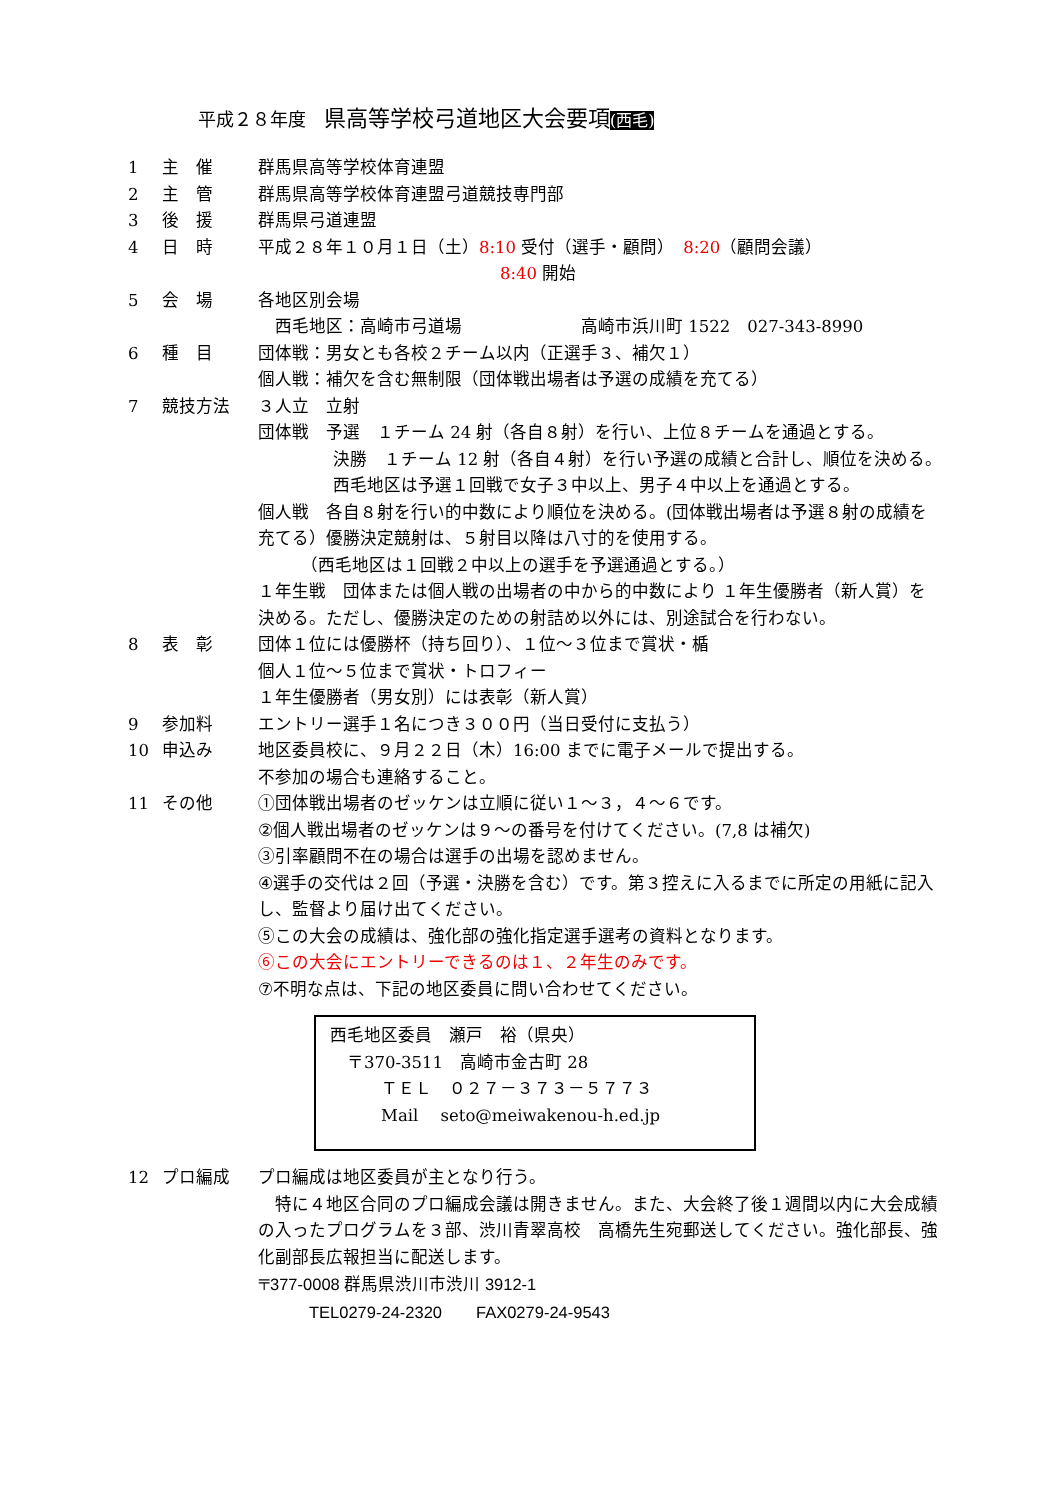平成２８年度　県高等学校弓道地区大会要項(西毛)
1 主　催 群馬県高等学校体育連盟
2 主　管 群馬県高等学校体育連盟弓道競技専門部
3 後　援 群馬県弓道連盟
4 日　時 平成２８年１０月１日（土）8:10 受付（選手・顧問）　8:20（顧問会議）
8:40 開始
5 会　場 各地区別会場
　西毛地区：高崎市弓道場　　　　　　　高崎市浜川町 1522　027-343-8990
6 種　目 団体戦：男女とも各校２チーム以内（正選手３、補欠１）
個人戦：補欠を含む無制限（団体戦出場者は予選の成績を充てる）
7 競技方法 ３人立　立射
団体戦　予選　１チーム 24 射（各自８射）を行い、上位８チームを通過とする。
決勝　１チーム 12 射（各自４射）を行い予選の成績と合計し、順位を決める。西毛地区は予選１回戦で女子３中以上、男子４中以上を通過とする。
個人戦　各自８射を行い的中数により順位を決める。(団体戦出場者は予選８射の成績を充てる）優勝決定競射は、５射目以降は八寸的を使用する。
　　　（西毛地区は１回戦２中以上の選手を予選通過とする。）
１年生戦　団体または個人戦の出場者の中から的中数により １年生優勝者（新人賞）を決める。ただし、優勝決定のための射詰め以外には、別途試合を行わない。
8 表　彰 団体１位には優勝杯（持ち回り）、１位～３位まで賞状・楯
個人１位～５位まで賞状・トロフィー
１年生優勝者（男女別）には表彰（新人賞）
9 参加料 エントリー選手１名につき３００円（当日受付に支払う）
10 申込み 地区委員校に、９月２２日（木）16:00 までに電子メールで提出する。
不参加の場合も連絡すること。
11 その他 ①団体戦出場者のゼッケンは立順に従い１～３，４～６です。
②個人戦出場者のゼッケンは９～の番号を付けてください。(7,8 は補欠)
③引率顧問不在の場合は選手の出場を認めません。
④選手の交代は２回（予選・決勝を含む）です。第３控えに入るまでに所定の用紙に記入し、監督より届け出てください。
⑤この大会の成績は、強化部の強化指定選手選考の資料となります。
⑥この大会にエントリーできるのは１、２年生のみです。
⑦不明な点は、下記の地区委員に問い合わせてください。
西毛地区委員　瀬戸　裕（県央）
　〒370-3511　高崎市金古町 28
　　　ＴＥＬ　０２７－３７３－５７７３
　　　Mail　 seto@meiwakenou-h.ed.jp
12 プロ編成 プロ編成は地区委員が主となり行う。
　特に４地区合同のプロ編成会議は開きません。また、大会終了後１週間以内に大会成績の入ったプログラムを３部、渋川青翠高校　高橋先生宛郵送してください。強化部長、強化副部長広報担当に配送します。
〒377-0008 群馬県渋川市渋川 3912-1
　　　TEL0279-24-2320　　FAX0279-24-9543